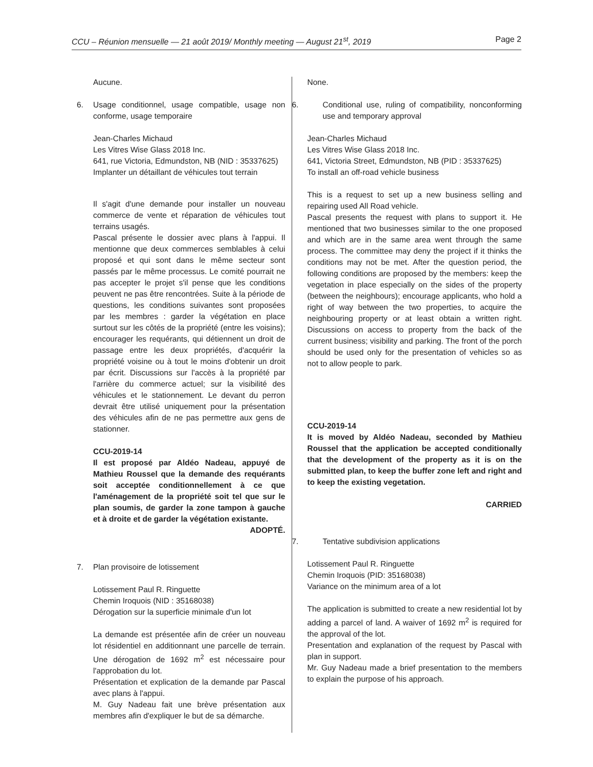CCU – Réunion mensuelle — 21 août 2019/ Monthly meeting — August 21<sup>st</sup>, 2019 Page 2
Aucune.
6. Usage conditionnel, usage compatible, usage non conforme, usage temporaire
Jean-Charles Michaud
Les Vitres Wise Glass 2018 Inc.
641, rue Victoria, Edmundston, NB (NID : 35337625)
Implanter un détaillant de véhicules tout terrain
Il s'agit d'une demande pour installer un nouveau commerce de vente et réparation de véhicules tout terrains usagés.
Pascal présente le dossier avec plans à l'appui. Il mentionne que deux commerces semblables à celui proposé et qui sont dans le même secteur sont passés par le même processus. Le comité pourrait ne pas accepter le projet s'il pense que les conditions peuvent ne pas être rencontrées. Suite à la période de questions, les conditions suivantes sont proposées par les membres : garder la végétation en place surtout sur les côtés de la propriété (entre les voisins); encourager les requérants, qui détiennent un droit de passage entre les deux propriétés, d'acquérir la propriété voisine ou à tout le moins d'obtenir un droit par écrit. Discussions sur l'accès à la propriété par l'arrière du commerce actuel; sur la visibilité des véhicules et le stationnement. Le devant du perron devrait être utilisé uniquement pour la présentation des véhicules afin de ne pas permettre aux gens de stationner.
CCU-2019-14
Il est proposé par Aldéo Nadeau, appuyé de Mathieu Roussel que la demande des requérants soit acceptée conditionnellement à ce que l'aménagement de la propriété soit tel que sur le plan soumis, de garder la zone tampon à gauche et à droite et de garder la végétation existante.
ADOPTÉ.
7. Plan provisoire de lotissement
Lotissement Paul R. Ringuette
Chemin Iroquois (NID : 35168038)
Dérogation sur la superficie minimale d'un lot
La demande est présentée afin de créer un nouveau lot résidentiel en additionnant une parcelle de terrain. Une dérogation de 1692 m<sup>2</sup> est nécessaire pour l'approbation du lot.
Présentation et explication de la demande par Pascal avec plans à l'appui.
M. Guy Nadeau fait une brève présentation aux membres afin d'expliquer le but de sa démarche.
None.
6. Conditional use, ruling of compatibility, nonconforming use and temporary approval
Jean-Charles Michaud
Les Vitres Wise Glass 2018 Inc.
641, Victoria Street, Edmundston, NB (PID : 35337625)
To install an off-road vehicle business
This is a request to set up a new business selling and repairing used All Road vehicle.
Pascal presents the request with plans to support it. He mentioned that two businesses similar to the one proposed and which are in the same area went through the same process. The committee may deny the project if it thinks the conditions may not be met. After the question period, the following conditions are proposed by the members: keep the vegetation in place especially on the sides of the property (between the neighbours); encourage applicants, who hold a right of way between the two properties, to acquire the neighbouring property or at least obtain a written right. Discussions on access to property from the back of the current business; visibility and parking. The front of the porch should be used only for the presentation of vehicles so as not to allow people to park.
CCU-2019-14
It is moved by Aldéo Nadeau, seconded by Mathieu Roussel that the application be accepted conditionally that the development of the property as it is on the submitted plan, to keep the buffer zone left and right and to keep the existing vegetation.
CARRIED
7. Tentative subdivision applications
Lotissement Paul R. Ringuette
Chemin Iroquois (PID: 35168038)
Variance on the minimum area of a lot
The application is submitted to create a new residential lot by adding a parcel of land. A waiver of 1692 m<sup>2</sup> is required for the approval of the lot.
Presentation and explanation of the request by Pascal with plan in support.
Mr. Guy Nadeau made a brief presentation to the members to explain the purpose of his approach.